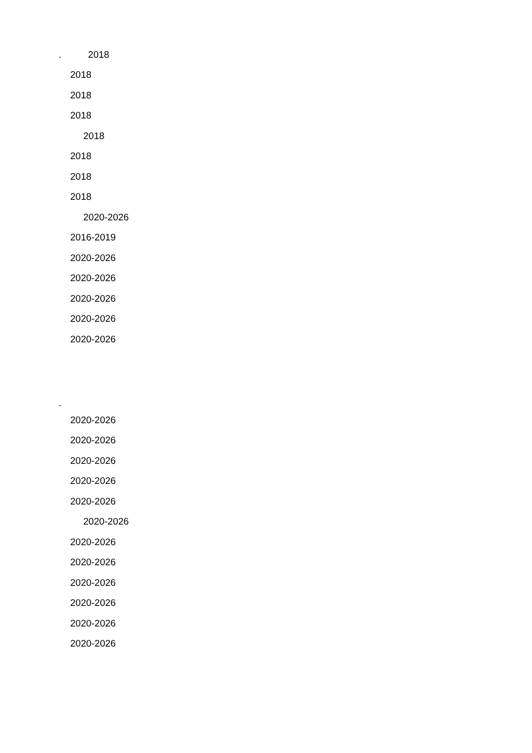. 2018
2018
2018
2018
2018
2018
2018
2018
2020-2026
2016-2019
2020-2026
2020-2026
2020-2026
2020-2026
2020-2026
.
2020-2026
2020-2026
2020-2026
2020-2026
2020-2026
2020-2026
2020-2026
2020-2026
2020-2026
2020-2026
2020-2026
2020-2026